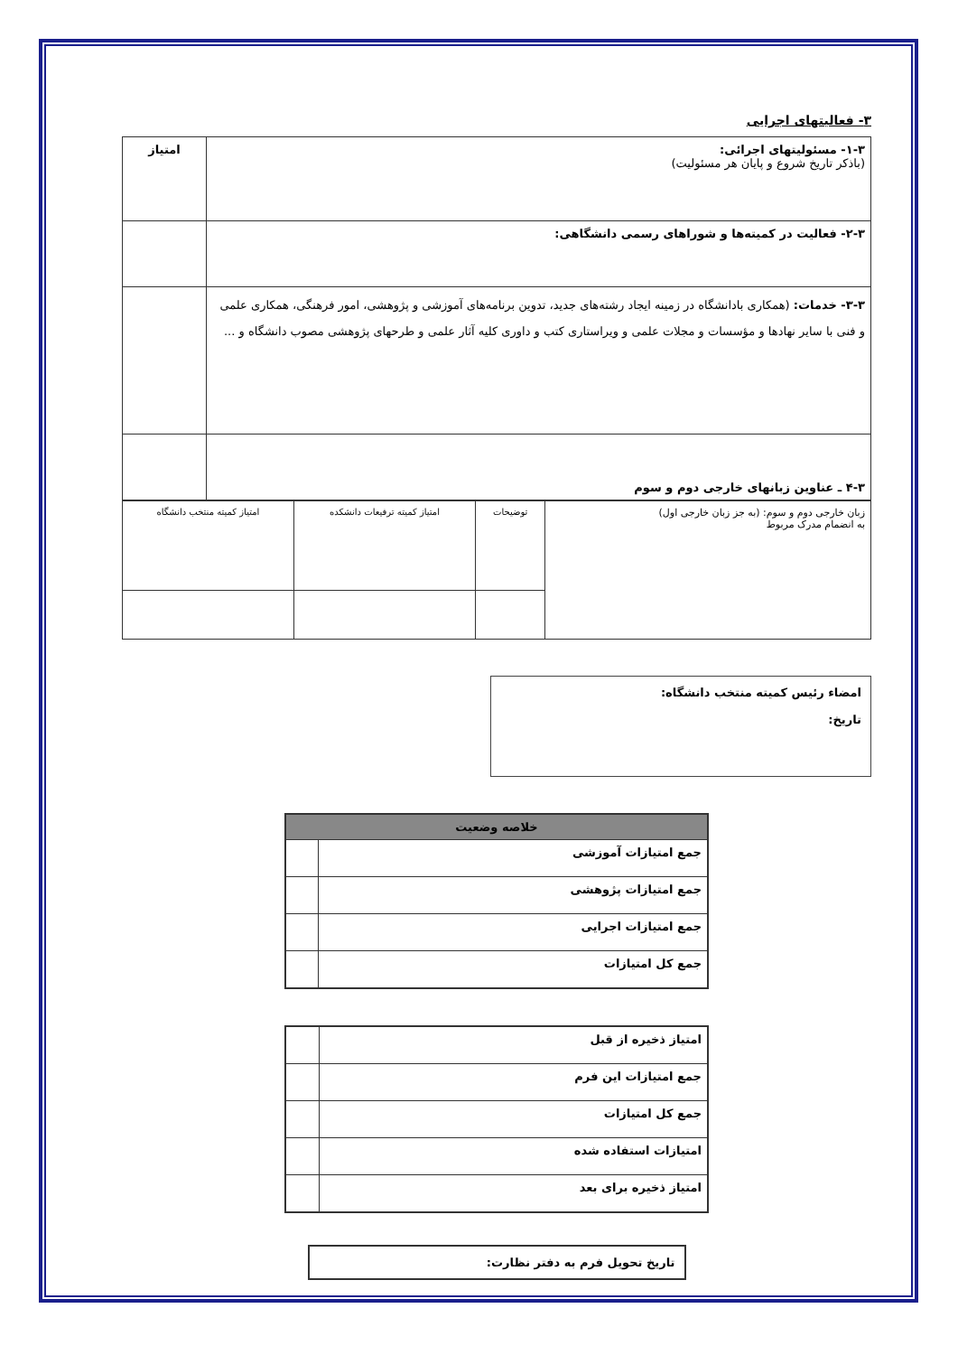۳- فعالیتهای اجرایی
| ۱-۳- مسئولیتهای اجرائی: (باذکر تاریخ شروع و پایان هر مسئولیت) | امتیاز |
| ۲-۳- فعالیت در کمیته‌ها و شوراهای رسمی دانشگاهی: | |
| ۳-۳- خدمات: (همکاری بادانشگاه در زمینه ایجاد رشته‌های جدید، تدوین برنامه‌های آموزشی و پژوهشی، امور فرهنگی، همکاری علمی و فنی با سایر نهادها و مؤسسات و مجلات علمی و ویراستاری کتب و داوری کلیه آثار علمی و طرحهای پژوهشی مصوب دانشگاه و ... | |
| ۴-۳ ـ عناوین زبانهای خارجی دوم و سوم | |
| زبان خارجی دوم و سوم: (به جز زبان خارجی اول) به انضمام مدرک مربوط | توضیحات | امتیاز کمیته ترفیعات دانشکده | امتیاز کمیته منتخب دانشگاه |
امضاء رئیس کمیته منتخب دانشگاه:
تاریخ:
| خلاصه وضعیت | |
| --- | --- |
| جمع امتیازات آموزشی | |
| جمع امتیازات پژوهشی | |
| جمع امتیازات اجرایی | |
| جمع کل امتیازات | |
| امتیاز ذخیره از قبل | |
| جمع امتیازات این فرم | |
| جمع کل امتیازات | |
| امتیازات استفاده شده | |
| امتیاز ذخیره برای بعد | |
تاریخ تحویل فرم به دفتر نظارت: